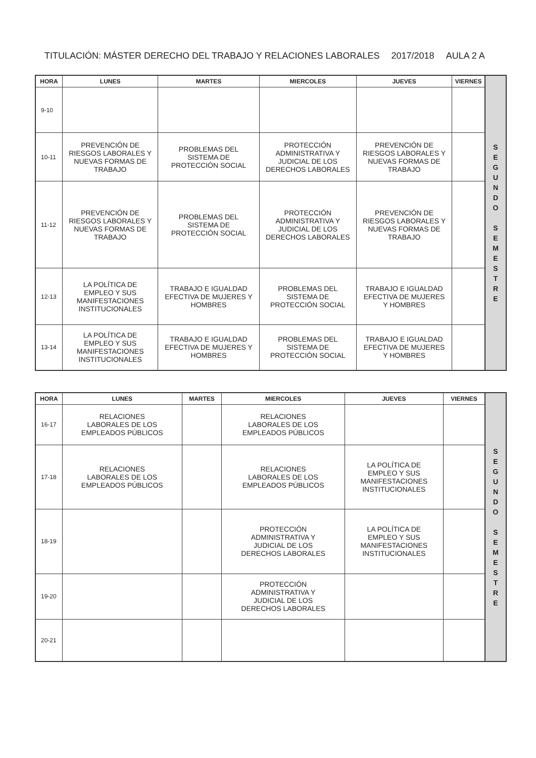TITULACIÓN: MÁSTER DERECHO DEL TRABAJO Y RELACIONES LABORALES 2017/2018 AULA 2 A
| HORA | LUNES | MARTES | MIERCOLES | JUEVES | VIERNES | S E G U N D O S E M E S T R E |
| 9-10 | | | | | | |
| 10-11 | PREVENCIÓN DE RIESGOS LABORALES Y NUEVAS FORMAS DE TRABAJO | PROBLEMAS DEL SISTEMA DE PROTECCIÓN SOCIAL | PROTECCIÓN ADMINISTRATIVA Y JUDICIAL DE LOS DERECHOS LABORALES | PREVENCIÓN DE RIESGOS LABORALES Y NUEVAS FORMAS DE TRABAJO | | |
| 11-12 | PREVENCIÓN DE RIESGOS LABORALES Y NUEVAS FORMAS DE TRABAJO | PROBLEMAS DEL SISTEMA DE PROTECCIÓN SOCIAL | PROTECCIÓN ADMINISTRATIVA Y JUDICIAL DE LOS DERECHOS LABORALES | PREVENCIÓN DE RIESGOS LABORALES Y NUEVAS FORMAS DE TRABAJO | | |
| 12-13 | LA POLÍTICA DE EMPLEO Y SUS MANIFESTACIONES INSTITUCIONALES | TRABAJO E IGUALDAD EFECTIVA DE MUJERES Y HOMBRES | PROBLEMAS DEL SISTEMA DE PROTECCIÓN SOCIAL | TRABAJO E IGUALDAD EFECTIVA DE MUJERES Y HOMBRES | | |
| 13-14 | LA POLÍTICA DE EMPLEO Y SUS MANIFESTACIONES INSTITUCIONALES | TRABAJO E IGUALDAD EFECTIVA DE MUJERES Y HOMBRES | PROBLEMAS DEL SISTEMA DE PROTECCIÓN SOCIAL | TRABAJO E IGUALDAD EFECTIVA DE MUJERES Y HOMBRES | | |
| HORA | LUNES | MARTES | MIERCOLES | JUEVES | VIERNES | S E G U N D O S E M E S T R E |
| 16-17 | RELACIONES LABORALES DE LOS EMPLEADOS PÚBLICOS | | RELACIONES LABORALES DE LOS EMPLEADOS PÚBLICOS | | | |
| 17-18 | RELACIONES LABORALES DE LOS EMPLEADOS PÚBLICOS | | RELACIONES LABORALES DE LOS EMPLEADOS PÚBLICOS | LA POLÍTICA DE EMPLEO Y SUS MANIFESTACIONES INSTITUCIONALES | | |
| 18-19 | | | PROTECCIÓN ADMINISTRATIVA Y JUDICIAL DE LOS DERECHOS LABORALES | LA POLÍTICA DE EMPLEO Y SUS MANIFESTACIONES INSTITUCIONALES | | |
| 19-20 | | | PROTECCIÓN ADMINISTRATIVA Y JUDICIAL DE LOS DERECHOS LABORALES | | | |
| 20-21 | | | | | | |